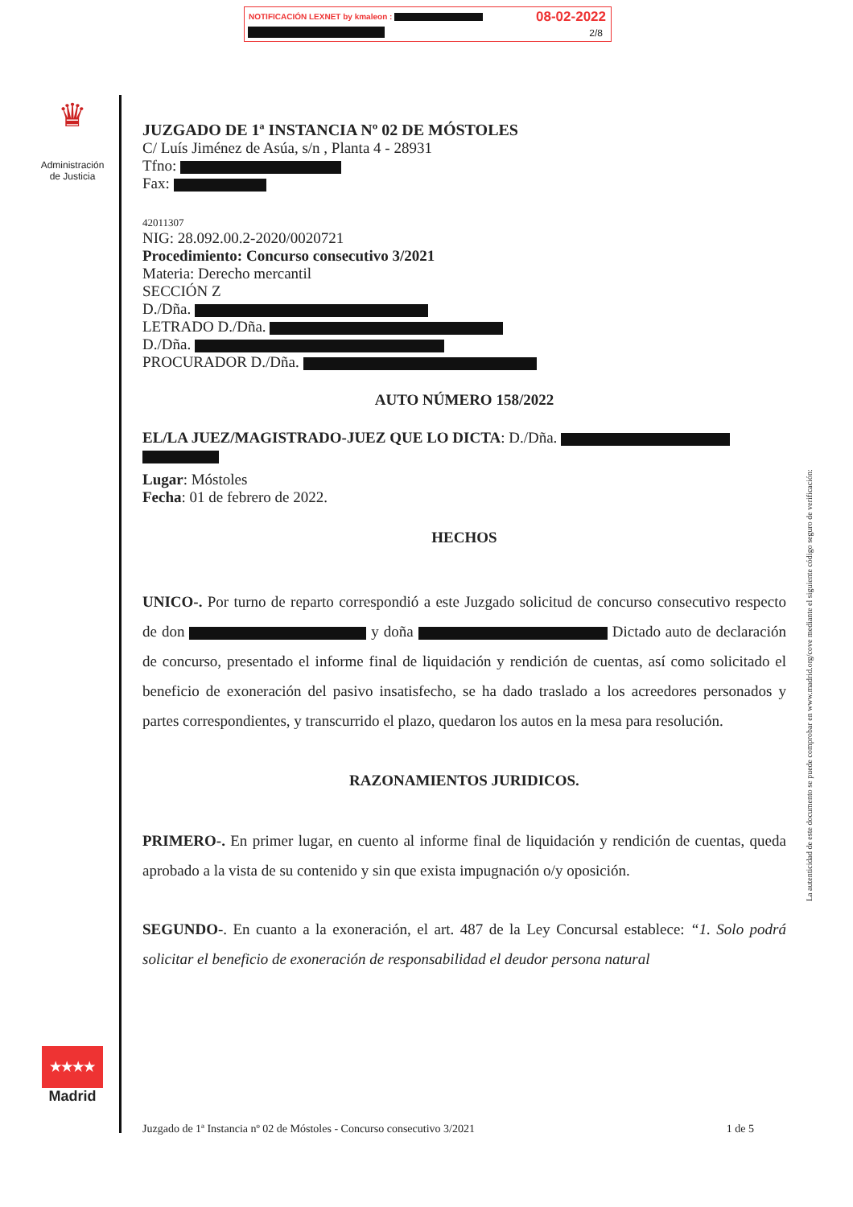NOTIFICACIÓN LEXNET by kmaleon : 08-02-2022
2/8
♛
Administración de Justicia
JUZGADO DE 1ª INSTANCIA Nº 02 DE MÓSTOLES
C/ Luís Jiménez de Asúa, s/n , Planta 4 - 28931
Tfno:
Fax:
42011307
NIG: 28.092.00.2-2020/0020721
Procedimiento: Concurso consecutivo 3/2021
Materia: Derecho mercantil
SECCIÓN Z
D./Dña.
LETRADO D./Dña.
D./Dña.
PROCURADOR D./Dña.
AUTO NÚMERO 158/2022
EL/LA JUEZ/MAGISTRADO-JUEZ QUE LO DICTA: D./Dña.
Lugar: Móstoles
Fecha: 01 de febrero de 2022.
HECHOS
UNICO-. Por turno de reparto correspondió a este Juzgado solicitud de concurso consecutivo respecto de don y doña Dictado auto de declaración de concurso, presentado el informe final de liquidación y rendición de cuentas, así como solicitado el beneficio de exoneración del pasivo insatisfecho, se ha dado traslado a los acreedores personados y partes correspondientes, y transcurrido el plazo, quedaron los autos en la mesa para resolución.
RAZONAMIENTOS JURIDICOS.
PRIMERO-. En primer lugar, en cuento al informe final de liquidación y rendición de cuentas, queda aprobado a la vista de su contenido y sin que exista impugnación o/y oposición.
SEGUNDO-. En cuanto a la exoneración, el art. 487 de la Ley Concursal establece: “1. Solo podrá solicitar el beneficio de exoneración de responsabilidad el deudor persona natural
★★★★
Madrid
La autenticidad de este documento se puede comprobar en www.madrid.org/cove mediante el siguiente código seguro de verificación:
Juzgado de 1ª Instancia nº 02 de Móstoles - Concurso consecutivo 3/2021 1 de 5